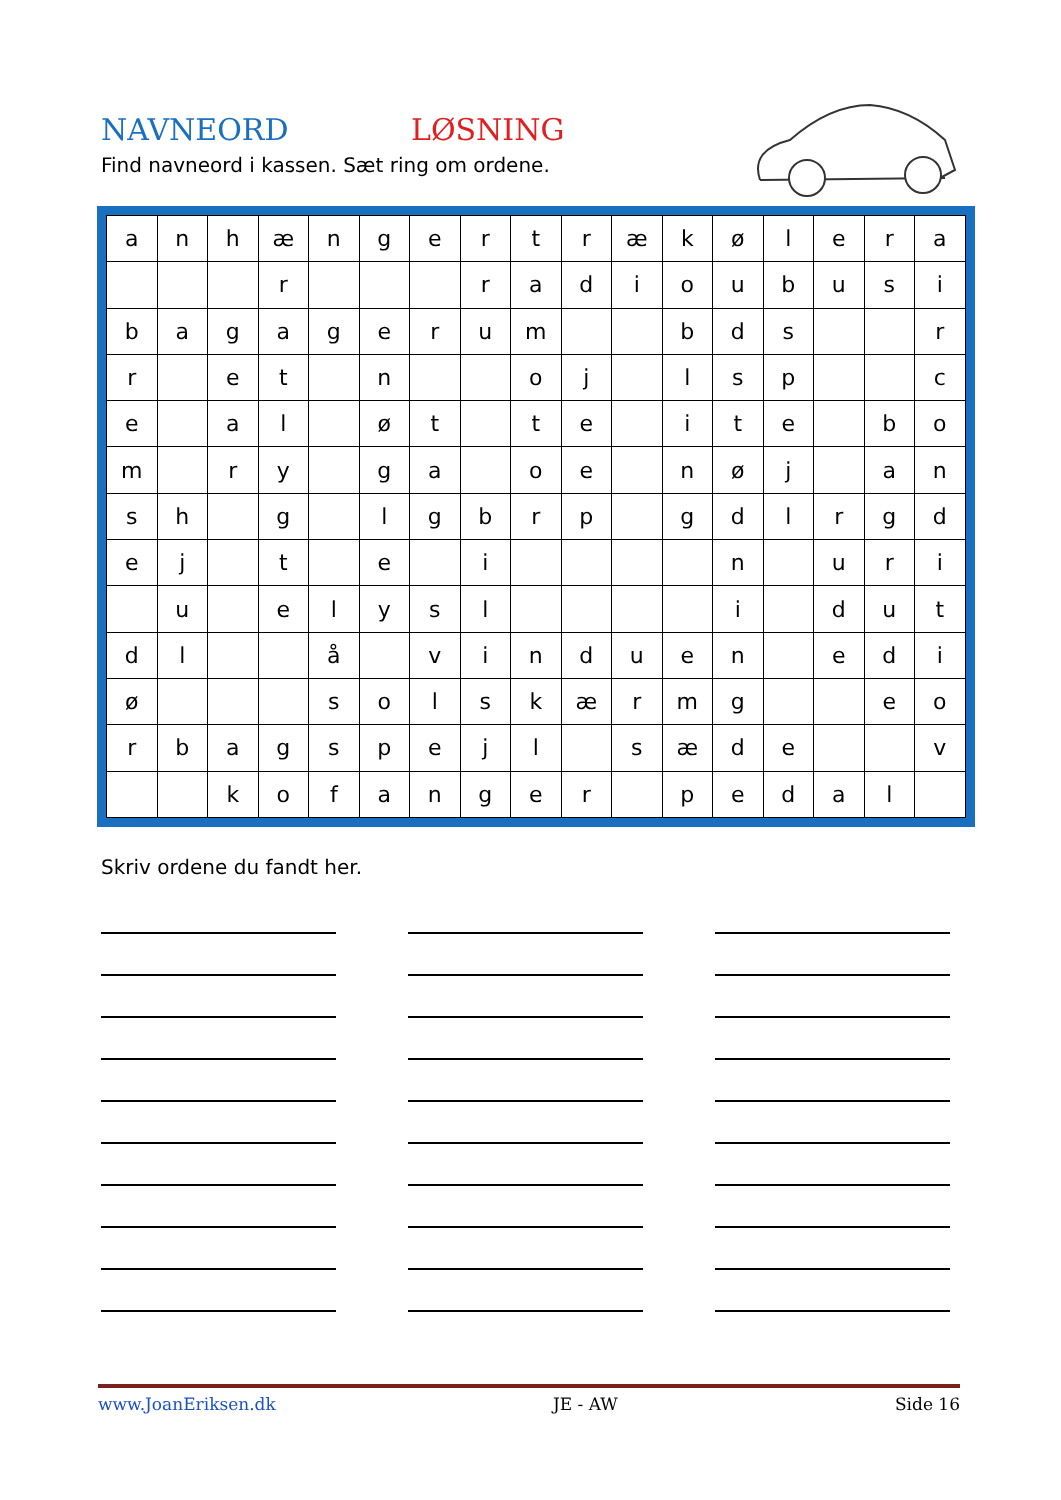NAVNEORD LØSNING
Find navneord i kassen. Sæt ring om ordene.
| a | n | h | æ | n | g | e | r | t | r | æ | k | ø | l | e | r | a |
| | | | r | | | | r | a | d | i | o | u | b | u | s | i |
| b | a | g | a | g | e | r | u | m | | | b | d | s | | | r |
| r | | e | t | | n | | | o | j | | l | s | p | | | c |
| e | | a | l | | ø | t | | t | e | | i | t | e | | b | o |
| m | | r | y | | g | a | | o | e | | n | ø | j | | a | n |
| s | h | | g | | l | g | b | r | p | | g | d | l | r | g | d |
| e | j | | t | | e | | i | | | | | n | | u | r | i |
| | u | | e | l | y | s | l | | | | | i | | d | u | t |
| d | l | | | å | | v | i | n | d | u | e | n | | e | d | i |
| ø | | | | s | o | l | s | k | æ | r | m | g | | | e | o |
| r | b | a | g | s | p | e | j | l | | s | æ | d | e | | | v |
| | | k | o | f | a | n | g | e | r | | p | e | d | a | l | |
Skriv ordene du fandt her.
www.JoanEriksen.dk JE - AW Side 16